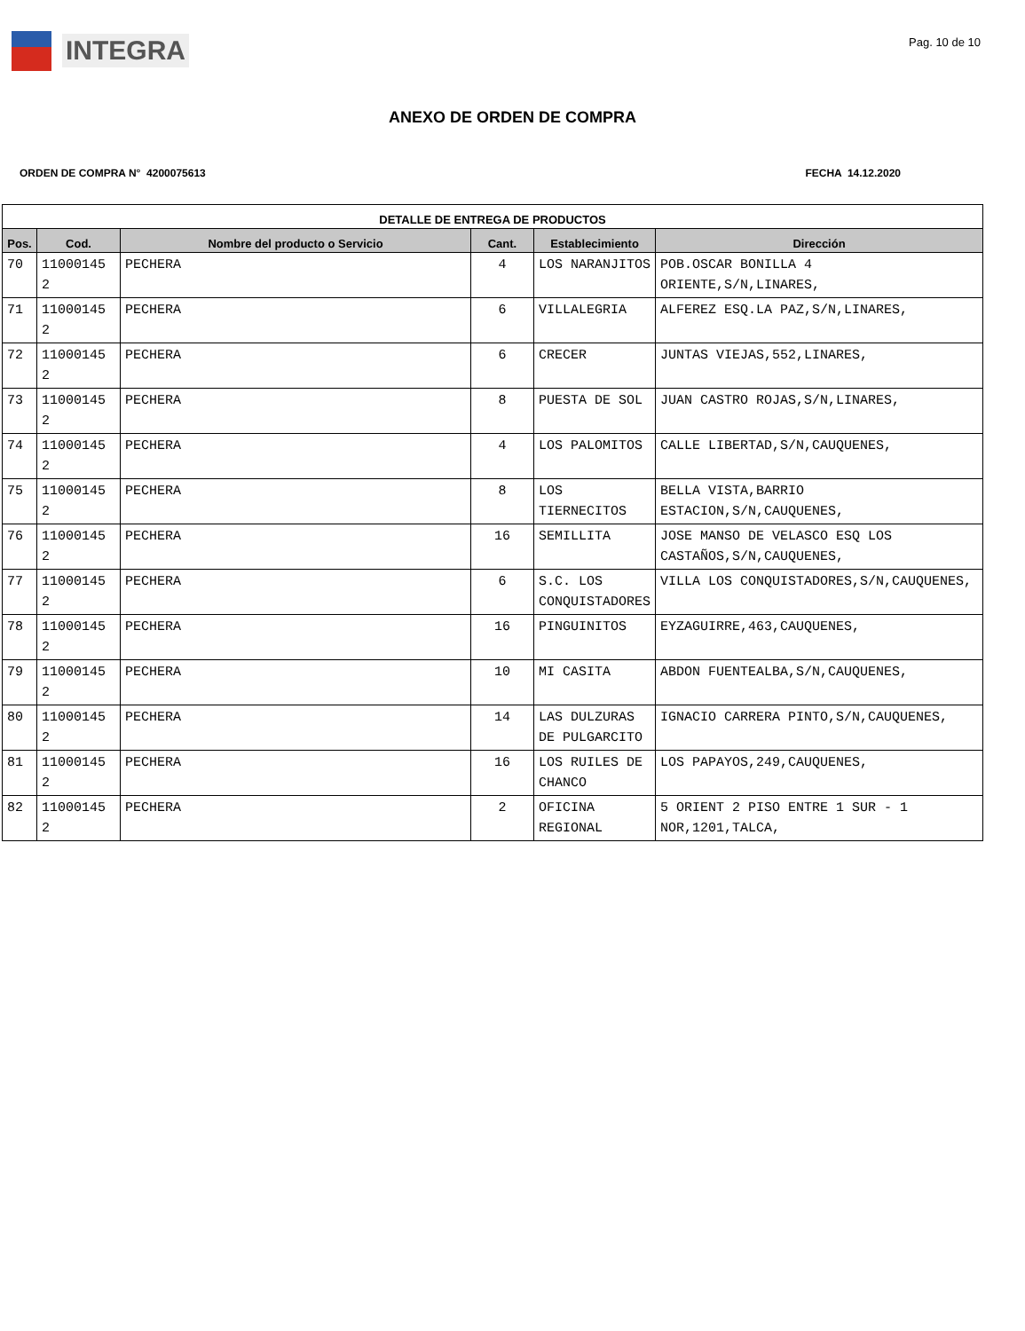INTEGRA
Pag. 10 de 10
ANEXO DE ORDEN DE COMPRA
ORDEN DE COMPRA N° 4200075613 FECHA 14.12.2020
| DETALLE DE ENTREGA DE PRODUCTOS | | | | | |
| --- | --- | --- | --- | --- | --- |
| Pos. | Cod. | Nombre del producto o Servicio | Cant. | Establecimiento | Dirección |
| 70 | 11000145 2 | PECHERA | 4 | LOS NARANJITOS | POB.OSCAR BONILLA 4 ORIENTE,S/N,LINARES, |
| 71 | 11000145 2 | PECHERA | 6 | VILLALEGRIA | ALFEREZ ESQ.LA PAZ,S/N,LINARES, |
| 72 | 11000145 2 | PECHERA | 6 | CRECER | JUNTAS VIEJAS,552,LINARES, |
| 73 | 11000145 2 | PECHERA | 8 | PUESTA DE SOL | JUAN CASTRO ROJAS,S/N,LINARES, |
| 74 | 11000145 2 | PECHERA | 4 | LOS PALOMITOS | CALLE LIBERTAD,S/N,CAUQUENES, |
| 75 | 11000145 2 | PECHERA | 8 | LOS TIERNECITOS | BELLA VISTA,BARRIO ESTACION,S/N,CAUQUENES, |
| 76 | 11000145 2 | PECHERA | 16 | SEMILLITA | JOSE MANSO DE VELASCO ESQ LOS CASTAÑOS,S/N,CAUQUENES, |
| 77 | 11000145 2 | PECHERA | 6 | S.C. LOS CONQUISTADORES | VILLA LOS CONQUISTADORES,S/N,CAUQUENES, |
| 78 | 11000145 2 | PECHERA | 16 | PINGUINITOS | EYZAGUIRRE,463,CAUQUENES, |
| 79 | 11000145 2 | PECHERA | 10 | MI CASITA | ABDON FUENTEALBA,S/N,CAUQUENES, |
| 80 | 11000145 2 | PECHERA | 14 | LAS DULZURAS DE PULGARCITO | IGNACIO CARRERA PINTO,S/N,CAUQUENES, |
| 81 | 11000145 2 | PECHERA | 16 | LOS RUILES DE CHANCO | LOS PAPAYOS,249,CAUQUENES, |
| 82 | 11000145 2 | PECHERA | 2 | OFICINA REGIONAL | 5 ORIENT 2 PISO ENTRE 1 SUR - 1 NOR,1201,TALCA, |